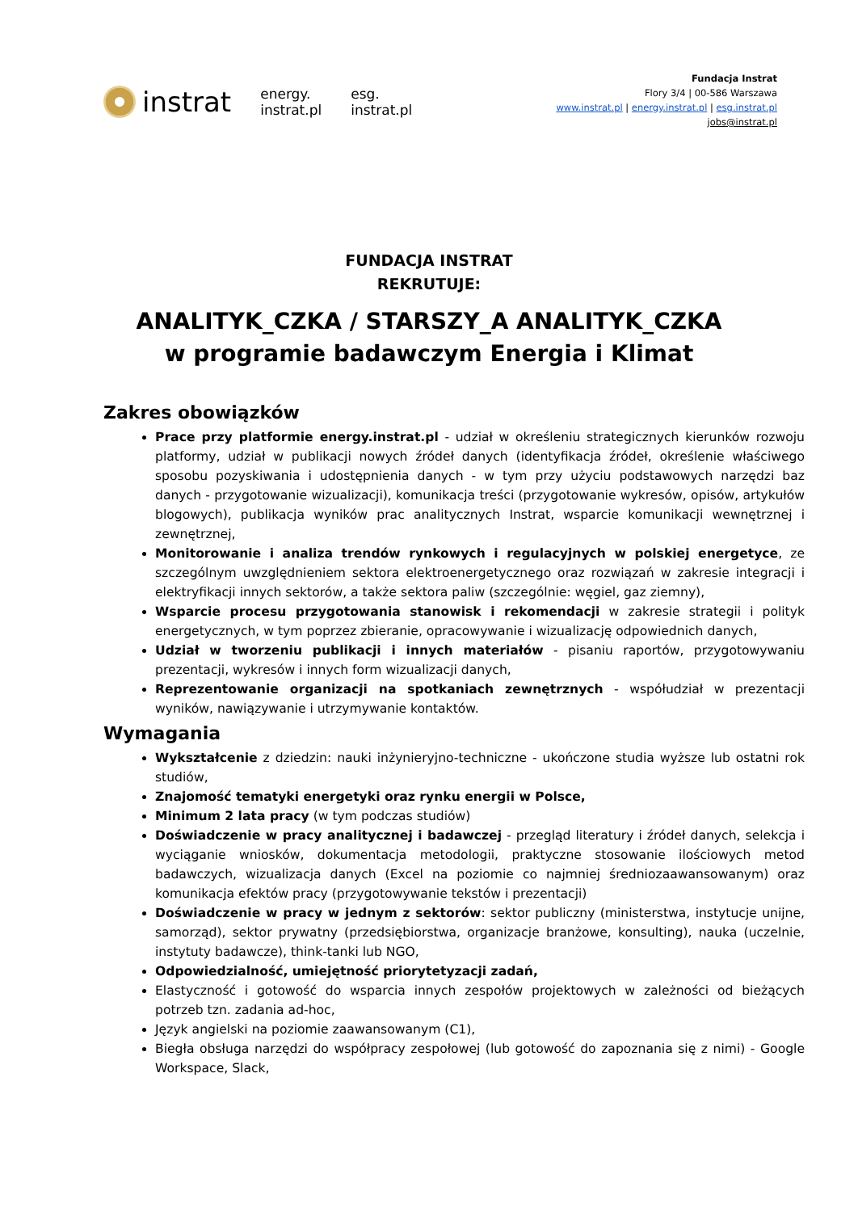instrat
energy.
instrat.pl
esg.
instrat.pl
Fundacja Instrat
Flory 3/4 | 00-586 Warszawa
www.instrat.pl | energy.instrat.pl | esg.instrat.pl
jobs@instrat.pl
FUNDACJA INSTRAT
REKRUTUJE:
ANALITYK_CZKA / STARSZY_A ANALITYK_CZKA
w programie badawczym Energia i Klimat
Zakres obowiązków
Prace przy platformie energy.instrat.pl - udział w określeniu strategicznych kierunków rozwoju platformy, udział w publikacji nowych źródeł danych (identyfikacja źródeł, określenie właściwego sposobu pozyskiwania i udostępnienia danych - w tym przy użyciu podstawowych narzędzi baz danych - przygotowanie wizualizacji), komunikacja treści (przygotowanie wykresów, opisów, artykułów blogowych), publikacja wyników prac analitycznych Instrat, wsparcie komunikacji wewnętrznej i zewnętrznej,
Monitorowanie i analiza trendów rynkowych i regulacyjnych w polskiej energetyce, ze szczególnym uwzględnieniem sektora elektroenergetycznego oraz rozwiązań w zakresie integracji i elektryfikacji innych sektorów, a także sektora paliw (szczególnie: węgiel, gaz ziemny),
Wsparcie procesu przygotowania stanowisk i rekomendacji w zakresie strategii i polityk energetycznych, w tym poprzez zbieranie, opracowywanie i wizualizację odpowiednich danych,
Udział w tworzeniu publikacji i innych materiałów - pisaniu raportów, przygotowywaniu prezentacji, wykresów i innych form wizualizacji danych,
Reprezentowanie organizacji na spotkaniach zewnętrznych - współudział w prezentacji wyników, nawiązywanie i utrzymywanie kontaktów.
Wymagania
Wykształcenie z dziedzin: nauki inżynieryjno-techniczne - ukończone studia wyższe lub ostatni rok studiów,
Znajomość tematyki energetyki oraz rynku energii w Polsce,
Minimum 2 lata pracy (w tym podczas studiów)
Doświadczenie w pracy analitycznej i badawczej - przegląd literatury i źródeł danych, selekcja i wyciąganie wniosków, dokumentacja metodologii, praktyczne stosowanie ilościowych metod badawczych, wizualizacja danych (Excel na poziomie co najmniej średniozaawansowanym) oraz komunikacja efektów pracy (przygotowywanie tekstów i prezentacji)
Doświadczenie w pracy w jednym z sektorów: sektor publiczny (ministerstwa, instytucje unijne, samorząd), sektor prywatny (przedsiębiorstwa, organizacje branżowe, konsulting), nauka (uczelnie, instytuty badawcze), think-tanki lub NGO,
Odpowiedzialność, umiejętność priorytetyzacji zadań,
Elastyczność i gotowość do wsparcia innych zespołów projektowych w zależności od bieżących potrzeb tzn. zadania ad-hoc,
Język angielski na poziomie zaawansowanym (C1),
Biegła obsługa narzędzi do współpracy zespołowej (lub gotowość do zapoznania się z nimi) - Google Workspace, Slack,